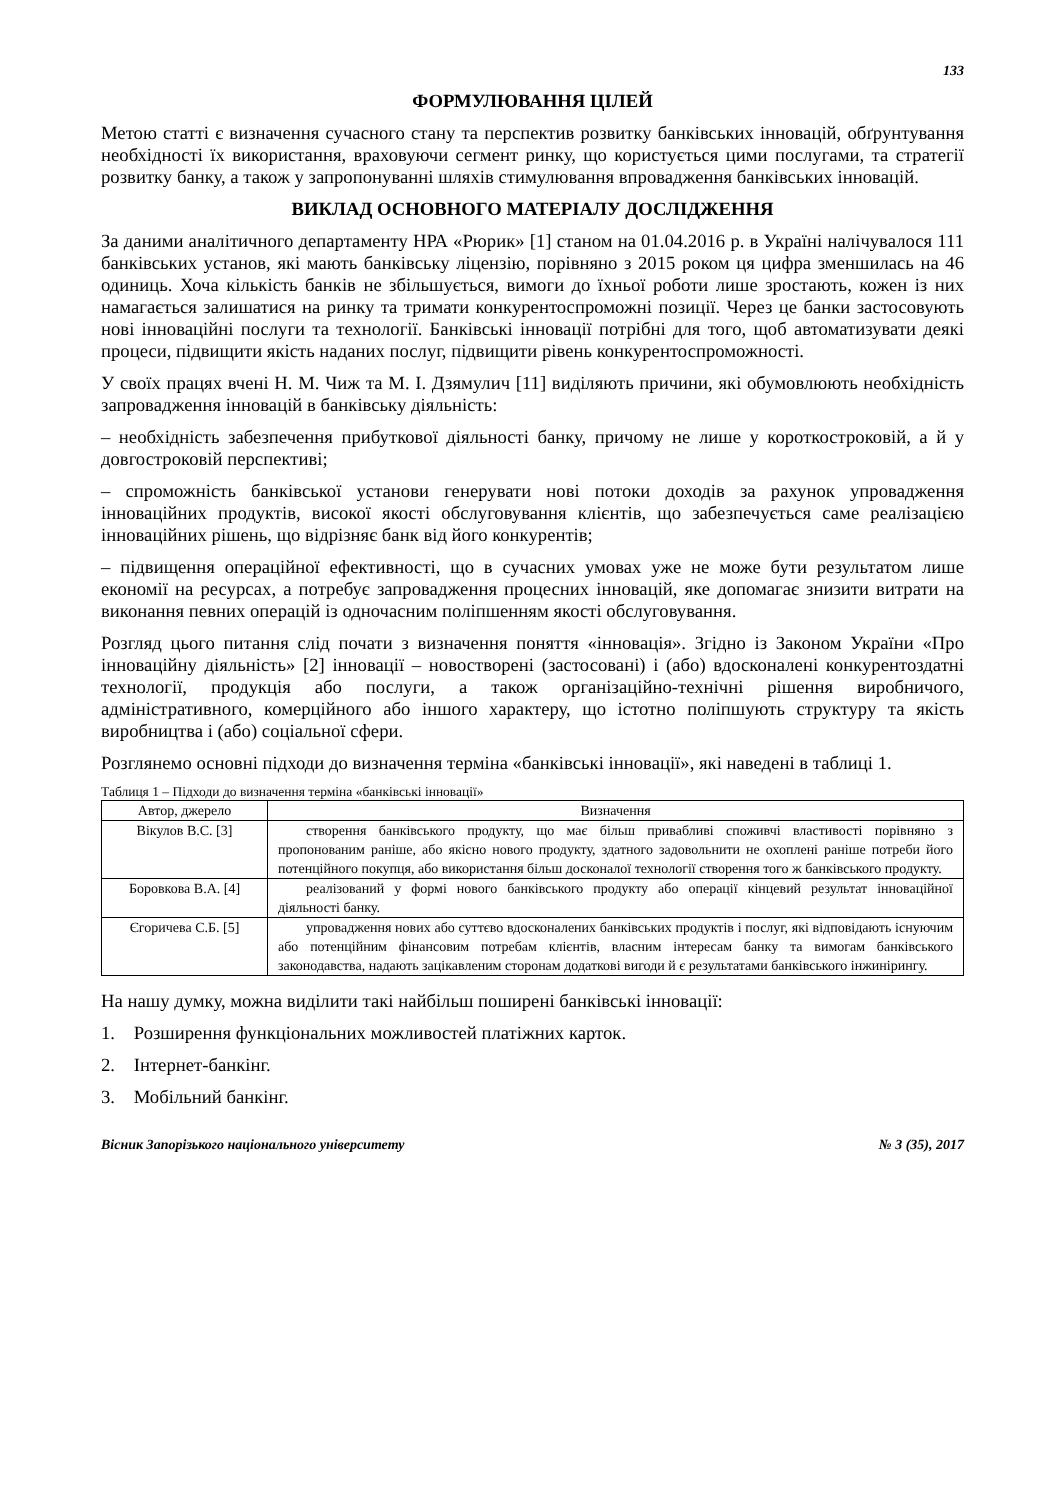133
ФОРМУЛЮВАННЯ ЦІЛЕЙ
Метою статті є визначення сучасного стану та перспектив розвитку банківських інновацій, обґрунтування необхідності їх використання, враховуючи сегмент ринку, що користується цими послугами, та стратегії розвитку банку, а також у запропонуванні шляхів стимулювання впровадження банківських інновацій.
ВИКЛАД ОСНОВНОГО МАТЕРІАЛУ ДОСЛІДЖЕННЯ
За даними аналітичного департаменту НРА «Рюрик» [1] станом на 01.04.2016 р. в Україні налічувалося 111 банківських установ, які мають банківську ліцензію, порівняно з 2015 роком ця цифра зменшилась на 46 одиниць. Хоча кількість банків не збільшується, вимоги до їхньої роботи лише зростають, кожен із них намагається залишатися на ринку та тримати конкурентоспроможні позиції. Через це банки застосовують нові інноваційні послуги та технології. Банківські інновації потрібні для того, щоб автоматизувати деякі процеси, підвищити якість наданих послуг, підвищити рівень конкурентоспроможності.
У своїх працях вчені Н. М. Чиж та М. І. Дзямулич [11] виділяють причини, які обумовлюють необхідність запровадження інновацій в банківську діяльність:
– необхідність забезпечення прибуткової діяльності банку, причому не лише у короткостроковій, а й у довгостроковій перспективі;
– спроможність банківської установи генерувати нові потоки доходів за рахунок упровадження інноваційних продуктів, високої якості обслуговування клієнтів, що забезпечується саме реалізацією інноваційних рішень, що відрізняє банк від його конкурентів;
– підвищення операційної ефективності, що в сучасних умовах уже не може бути результатом лише економії на ресурсах, а потребує запровадження процесних інновацій, яке допомагає знизити витрати на виконання певних операцій із одночасним поліпшенням якості обслуговування.
Розгляд цього питання слід почати з визначення поняття «інновація». Згідно із Законом України «Про інноваційну діяльність» [2] інновації – новостворені (застосовані) і (або) вдосконалені конкурентоздатні технології, продукція або послуги, а також організаційно-технічні рішення виробничого, адміністративного, комерційного або іншого характеру, що істотно поліпшують структуру та якість виробництва і (або) соціальної сфери.
Розглянемо основні підходи до визначення терміна «банківські інновації», які наведені в таблиці 1.
Таблиця 1 – Підходи до визначення терміна «банківські інновації»
| Автор, джерело | Визначення |
| --- | --- |
| Вікулов В.С. [3] | створення банківського продукту, що має більш привабливі споживчі властивості порівняно з пропонованим раніше, або якісно нового продукту, здатного задовольнити не охоплені раніше потреби його потенційного покупця, або використання більш досконалої технології створення того ж банківського продукту. |
| Боровкова В.А. [4] | реалізований у формі нового банківського продукту або операції кінцевий результат інноваційної діяльності банку. |
| Єгоричева С.Б. [5] | упровадження нових або суттєво вдосконалених банківських продуктів і послуг, які відповідають існуючим або потенційним фінансовим потребам клієнтів, власним інтересам банку та вимогам банківського законодавства, надають зацікавленим сторонам додаткові вигоди й є результатами банківського інжинірингу. |
На нашу думку, можна виділити такі найбільш поширені банківські інновації:
1. Розширення функціональних можливостей платіжних карток.
2. Інтернет-банкінг.
3. Мобільний банкінг.
Вісник Запорізького національного університету № 3 (35), 2017